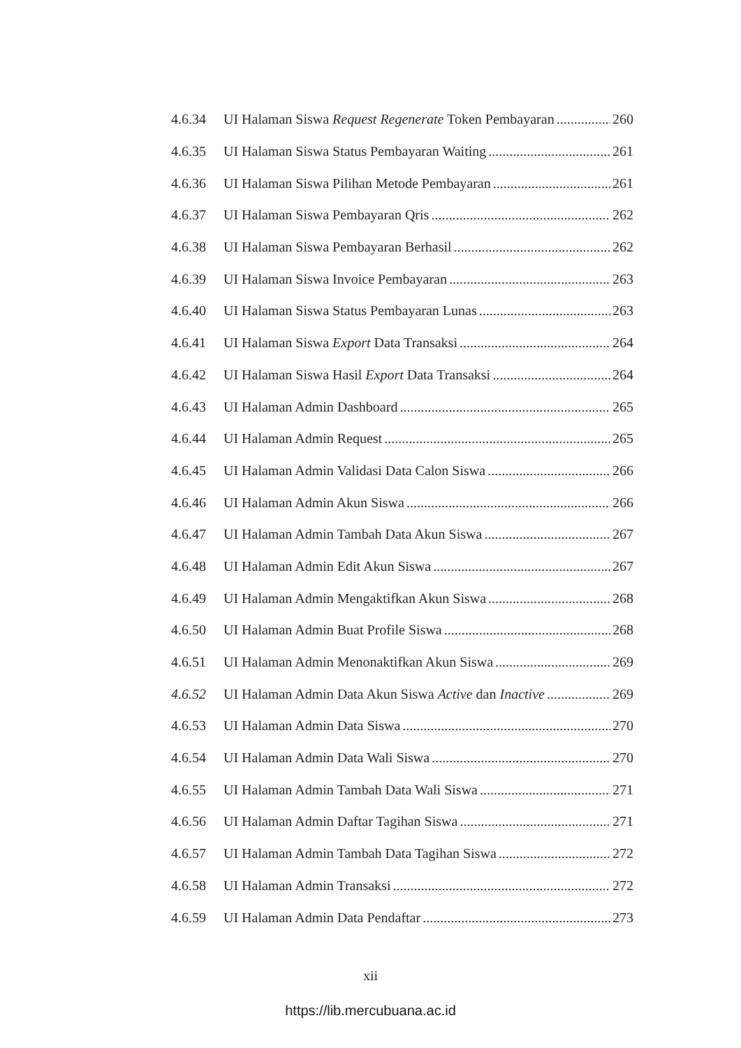4.6.34 UI Halaman Siswa Request Regenerate Token Pembayaran 260
4.6.35 UI Halaman Siswa Status Pembayaran Waiting 261
4.6.36 UI Halaman Siswa Pilihan Metode Pembayaran 261
4.6.37 UI Halaman Siswa Pembayaran Qris 262
4.6.38 UI Halaman Siswa Pembayaran Berhasil 262
4.6.39 UI Halaman Siswa Invoice Pembayaran 263
4.6.40 UI Halaman Siswa Status Pembayaran Lunas 263
4.6.41 UI Halaman Siswa Export Data Transaksi 264
4.6.42 UI Halaman Siswa Hasil Export Data Transaksi 264
4.6.43 UI Halaman Admin Dashboard 265
4.6.44 UI Halaman Admin Request 265
4.6.45 UI Halaman Admin Validasi Data Calon Siswa 266
4.6.46 UI Halaman Admin Akun Siswa 266
4.6.47 UI Halaman Admin Tambah Data Akun Siswa 267
4.6.48 UI Halaman Admin Edit Akun Siswa 267
4.6.49 UI Halaman Admin Mengaktifkan Akun Siswa 268
4.6.50 UI Halaman Admin Buat Profile Siswa 268
4.6.51 UI Halaman Admin Menonaktifkan Akun Siswa 269
4.6.52 UI Halaman Admin Data Akun Siswa Active dan Inactive 269
4.6.53 UI Halaman Admin Data Siswa 270
4.6.54 UI Halaman Admin Data Wali Siswa 270
4.6.55 UI Halaman Admin Tambah Data Wali Siswa 271
4.6.56 UI Halaman Admin Daftar Tagihan Siswa 271
4.6.57 UI Halaman Admin Tambah Data Tagihan Siswa 272
4.6.58 UI Halaman Admin Transaksi 272
4.6.59 UI Halaman Admin Data Pendaftar 273
xii
https://lib.mercubuana.ac.id